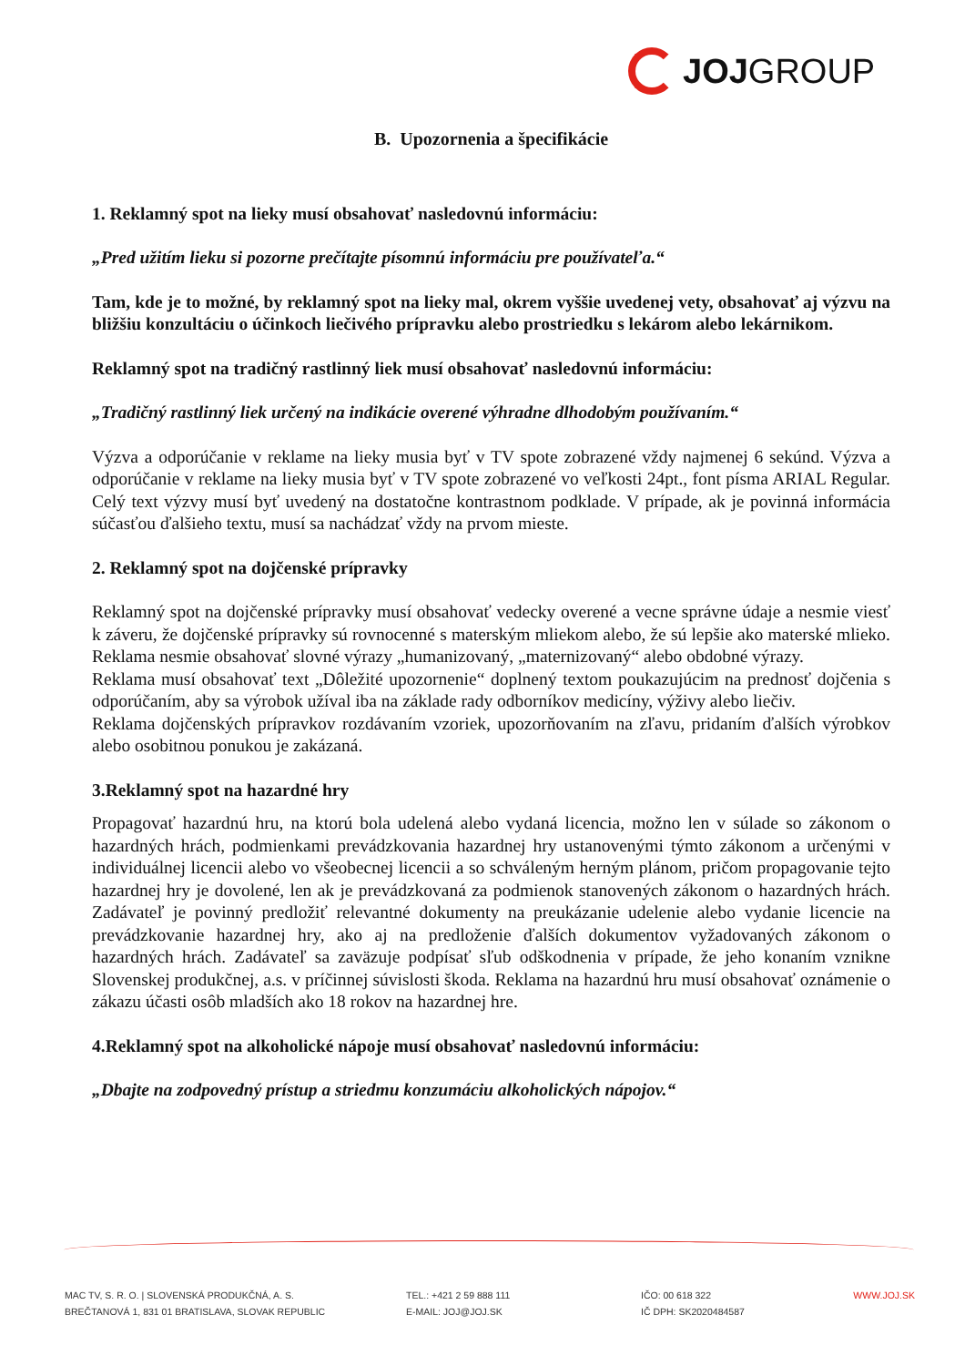JOJ GROUP
B. Upozornenia a špecifikácie
1. Reklamný spot na lieky musí obsahovať nasledovnú informáciu:
„Pred užitím lieku si pozorne prečítajte písomnú informáciu pre používateľa.“
Tam, kde je to možné, by reklamný spot na lieky mal, okrem vyššie uvedenej vety, obsahovať aj výzvu na bližšiu konzultáciu o účinkoch liečivého prípravku alebo prostriedku s lekárom alebo lekárnikom.
Reklamný spot na tradičný rastlinný liek musí obsahovať nasledovnú informáciu:
„Tradičný rastlinný liek určený na indikácie overené výhradne dlhodobým používaním.“
Výzva a odporúčanie v reklame na lieky musia byť v TV spote zobrazené vždy najmenej 6 sekúnd. Výzva a odporúčanie v reklame na lieky musia byť v TV spote zobrazené vo veľkosti 24pt., font písma ARIAL Regular. Celý text výzvy musí byť uvedený na dostatočne kontrastnom podklade. V prípade, ak je povinná informácia súčasťou ďalšieho textu, musí sa nachádzať vždy na prvom mieste.
2. Reklamný spot na dojčenské prípravky
Reklamný spot na dojčenské prípravky musí obsahovať vedecky overené a vecne správne údaje a nesmie viesť k záveru, že dojčenské prípravky sú rovnocenné s materským mliekom alebo, že sú lepšie ako materské mlieko. Reklama nesmie obsahovať slovné výrazy „humanizovaný, „maternizovaný“ alebo obdobné výrazy.
Reklama musí obsahovať text „Dôležité upozornenie“ doplnený textom poukazujúcim na prednosť dojčenia s odporúčaním, aby sa výrobok užíval iba na základe rady odborníkov medicíny, výživy alebo liečiv.
Reklama dojčenských prípravkov rozdávaním vzoriek, upozorňovaním na zľavu, pridaním ďalších výrobkov alebo osobitnou ponukou je zakázaná.
3.Reklamný spot na hazardné hry
Propagovať hazardnú hru, na ktorú bola udelená alebo vydaná licencia, možno len v súlade so zákonom o hazardných hrách, podmienkami prevádzkovania hazardnej hry ustanovenými týmto zákonom a určenými v individuálnej licencii alebo vo všeobecnej licencii a so schváleným herným plánom, pričom propagovanie tejto hazardnej hry je dovolené, len ak je prevádzkovaná za podmienok stanovených zákonom o hazardných hrách. Zadávateľ je povinný predložiť relevantné dokumenty na preukázanie udelenie alebo vydanie licencie na prevádzkovanie hazardnej hry, ako aj na predloženie ďalších dokumentov vyžadovaných zákonom o hazardných hrách. Zadávateľ sa zaväzuje podpísať sľub odškodnenia v prípade, že jeho konaním vznikne Slovenskej produkčnej, a.s. v príčinnej súvislosti škoda. Reklama na hazardnú hru musí obsahovať oznámenie o zákazu účasti osôb mladších ako 18 rokov na hazardnej hre.
4.Reklamný spot na alkoholické nápoje musí obsahovať nasledovnú informáciu:
„Dbajte na zodpovedný prístup a striedmu konzumáciu alkoholických nápojov.“
MAC TV, S. R. O. | SLOVENSKÁ PRODUKČNÁ, A. S.
BREČTANOVÁ 1, 831 01 BRATISLAVA, SLOVAK REPUBLIC
TEL.: +421 2 59 888 111
E-MAIL: JOJ@JOJ.SK
IČO: 00 618 322
IČ DPH: SK2020484587
WWW.JOJ.SK